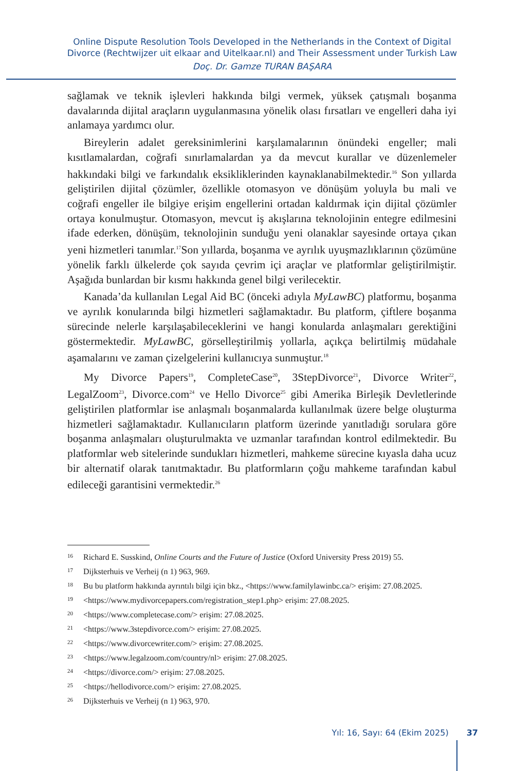Online Dispute Resolution Tools Developed in the Netherlands in the Context of Digital Divorce (Rechtwijzer uit elkaar and Uitelkaar.nl) and Their Assessment under Turkish Law
Doç. Dr. Gamze TURAN BAŞARA
sağlamak ve teknik işlevleri hakkında bilgi vermek, yüksek çatışmalı boşanma davalarında dijital araçların uygulanmasına yönelik olası fırsatları ve engelleri daha iyi anlamaya yardımcı olur.
Bireylerin adalet gereksinimlerini karşılamalarının önündeki engeller; mali kısıtlamalardan, coğrafi sınırlamalardan ya da mevcut kurallar ve düzenlemeler hakkındaki bilgi ve farkındalık eksikliklerinden kaynaklanabilmektedir.<sup>16</sup> Son yıllarda geliştirilen dijital çözümler, özellikle otomasyon ve dönüşüm yoluyla bu mali ve coğrafi engeller ile bilgiye erişim engellerini ortadan kaldırmak için dijital çözümler ortaya konulmuştur. Otomasyon, mevcut iş akışlarına teknolojinin entegre edilmesini ifade ederken, dönüşüm, teknolojinin sunduğu yeni olanaklar sayesinde ortaya çıkan yeni hizmetleri tanımlar.<sup>17</sup>Son yıllarda, boşanma ve ayrılık uyuşmazlıklarının çözümüne yönelik farklı ülkelerde çok sayıda çevrim içi araçlar ve platformlar geliştirilmiştir. Aşağıda bunlardan bir kısmı hakkında genel bilgi verilecektir.
Kanada’da kullanılan Legal Aid BC (önceki adıyla MyLawBC) platformu, boşanma ve ayrılık konularında bilgi hizmetleri sağlamaktadır. Bu platform, çiftlere boşanma sürecinde nelerle karşılaşabileceklerini ve hangi konularda anlaşmaları gerektiğini göstermektedir. MyLawBC, görselleştirilmiş yollarla, açıkça belirtilmiş müdahale aşamalarını ve zaman çizelgelerini kullanıcıya sunmuştur.<sup>18</sup>
My Divorce Papers<sup>19</sup>, CompleteCase<sup>20</sup>, 3StepDivorce<sup>21</sup>, Divorce Writer<sup>22</sup>, LegalZoom<sup>23</sup>, Divorce.com<sup>24</sup> ve Hello Divorce<sup>25</sup> gibi Amerika Birleşik Devletlerinde geliştirilen platformlar ise anlaşmalı boşanmalarda kullanılmak üzere belge oluşturma hizmetleri sağlamaktadır. Kullanıcıların platform üzerinde yanıtladığı sorulara göre boşanma anlaşmaları oluşturulmakta ve uzmanlar tarafından kontrol edilmektedir. Bu platformlar web sitelerinde sundukları hizmetleri, mahkeme sürecine kıyasla daha ucuz bir alternatif olarak tanıtmaktadır. Bu platformların çoğu mahkeme tarafından kabul edileceği garantisini vermektedir.<sup>26</sup>
16 Richard E. Susskind, Online Courts and the Future of Justice (Oxford University Press 2019) 55.
17 Dijksterhuis ve Verheij (n 1) 963, 969.
18 Bu bu platform hakkında ayrıntılı bilgi için bkz., <https://www.familylawinbc.ca/> erişim: 27.08.2025.
19 <https://www.mydivorcepapers.com/registration_step1.php> erişim: 27.08.2025.
20 <https://www.completecase.com/> erişim: 27.08.2025.
21 <https://www.3stepdivorce.com/> erişim: 27.08.2025.
22 <https://www.divorcewriter.com/> erişim: 27.08.2025.
23 <https://www.legalzoom.com/country/nl> erişim: 27.08.2025.
24 <https://divorce.com/> erişim: 27.08.2025.
25 <https://hellodivorce.com/> erişim: 27.08.2025.
26 Dijksterhuis ve Verheij (n 1) 963, 970.
Yıl: 16, Sayı: 64 (Ekim 2025) 37